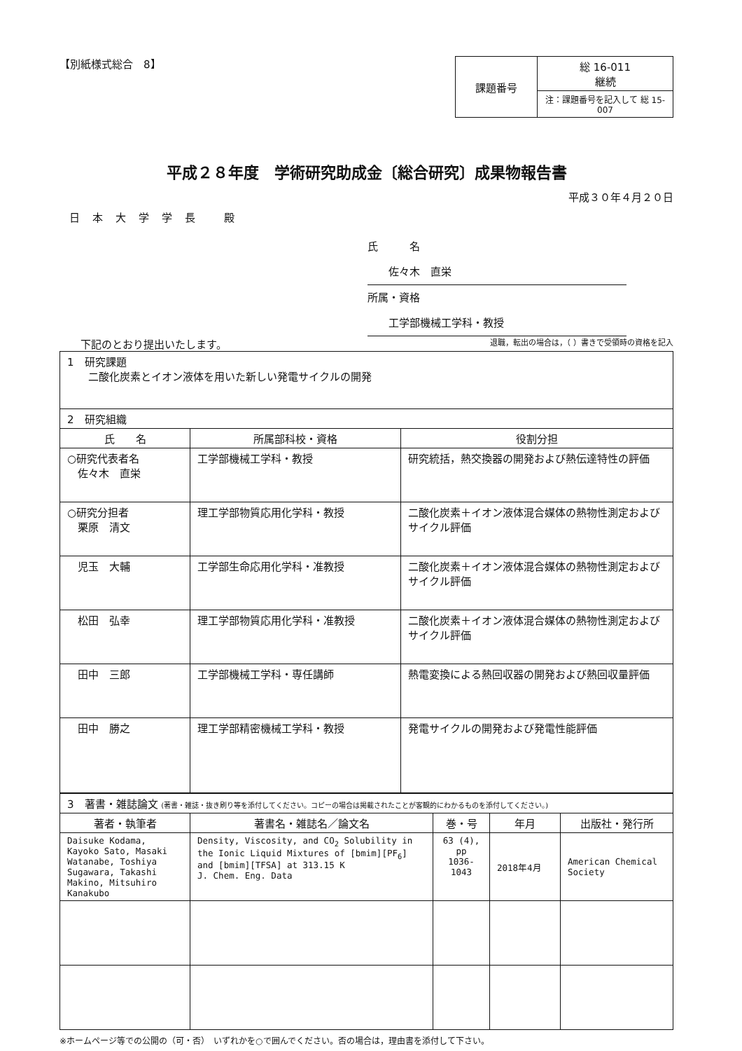【別紙様式総合　8】
| 課題番号 | 総 16-011 継続 |
| | 注：課題番号を記入して 総 15-007 |
平成２８年度　学術研究助成金〔総合研究〕成果物報告書
平成３０年４月２０日
日本大学学長 殿
氏　　　名 佐々木　直栄
所属・資格 工学部機械工学科・教授
下記のとおり提出いたします。
退職，転出の場合は，（ ）書きで受領時の資格を記入
| 1 研究課題 二酸化炭素とイオン液体を用いた新しい発電サイクルの開発 | | |
| 2 研究組織 | | |
| 氏 名 | 所属部科校・資格 | 役割分担 |
| ○研究代表者名 佐々木 直栄 | 工学部機械工学科・教授 | 研究統括，熱交換器の開発および熱伝達特性の評価 |
| ○研究分担者 栗原 清文 | 理工学部物質応用化学科・教授 | 二酸化炭素＋イオン液体混合媒体の熱物性測定およびサイクル評価 |
| 児玉 大輔 | 工学部生命応用化学科・准教授 | 二酸化炭素＋イオン液体混合媒体の熱物性測定およびサイクル評価 |
| 松田 弘幸 | 理工学部物質応用化学科・准教授 | 二酸化炭素＋イオン液体混合媒体の熱物性測定およびサイクル評価 |
| 田中 三郎 | 工学部機械工学科・専任講師 | 熱電変換による熱回収器の開発および熱回収量評価 |
| 田中 勝之 | 理工学部精密機械工学科・教授 | 発電サイクルの開発および発電性能評価 |
| 3 著書・雑誌論文 (著書・雑誌・抜き刷り等を添付してください。コピーの場合は掲載されたことが客観的にわかるものを添付してください。) | | | | |
| 著者・執筆者 | 著書名・雑誌名／論文名 | 巻・号 | 年月 | 出版社・発行所 |
| Daisuke Kodama, Kayoko Sato, Masaki Watanabe, Toshiya Sugawara, Takashi Makino, Mitsuhiro Kanakubo | Density, Viscosity, and CO<sub>2</sub> Solubility in the Ionic Liquid Mixtures of [bmim][PF<sub>6</sub>] and [bmim][TFSA] at 313.15 K J. Chem. Eng. Data | 63 (4), pp 1036-1043 | 2018年4月 | American Chemical Society |
※ホームページ等での公開の（可・否）　いずれかを○で囲んでください。否の場合は，理由書を添付して下さい。